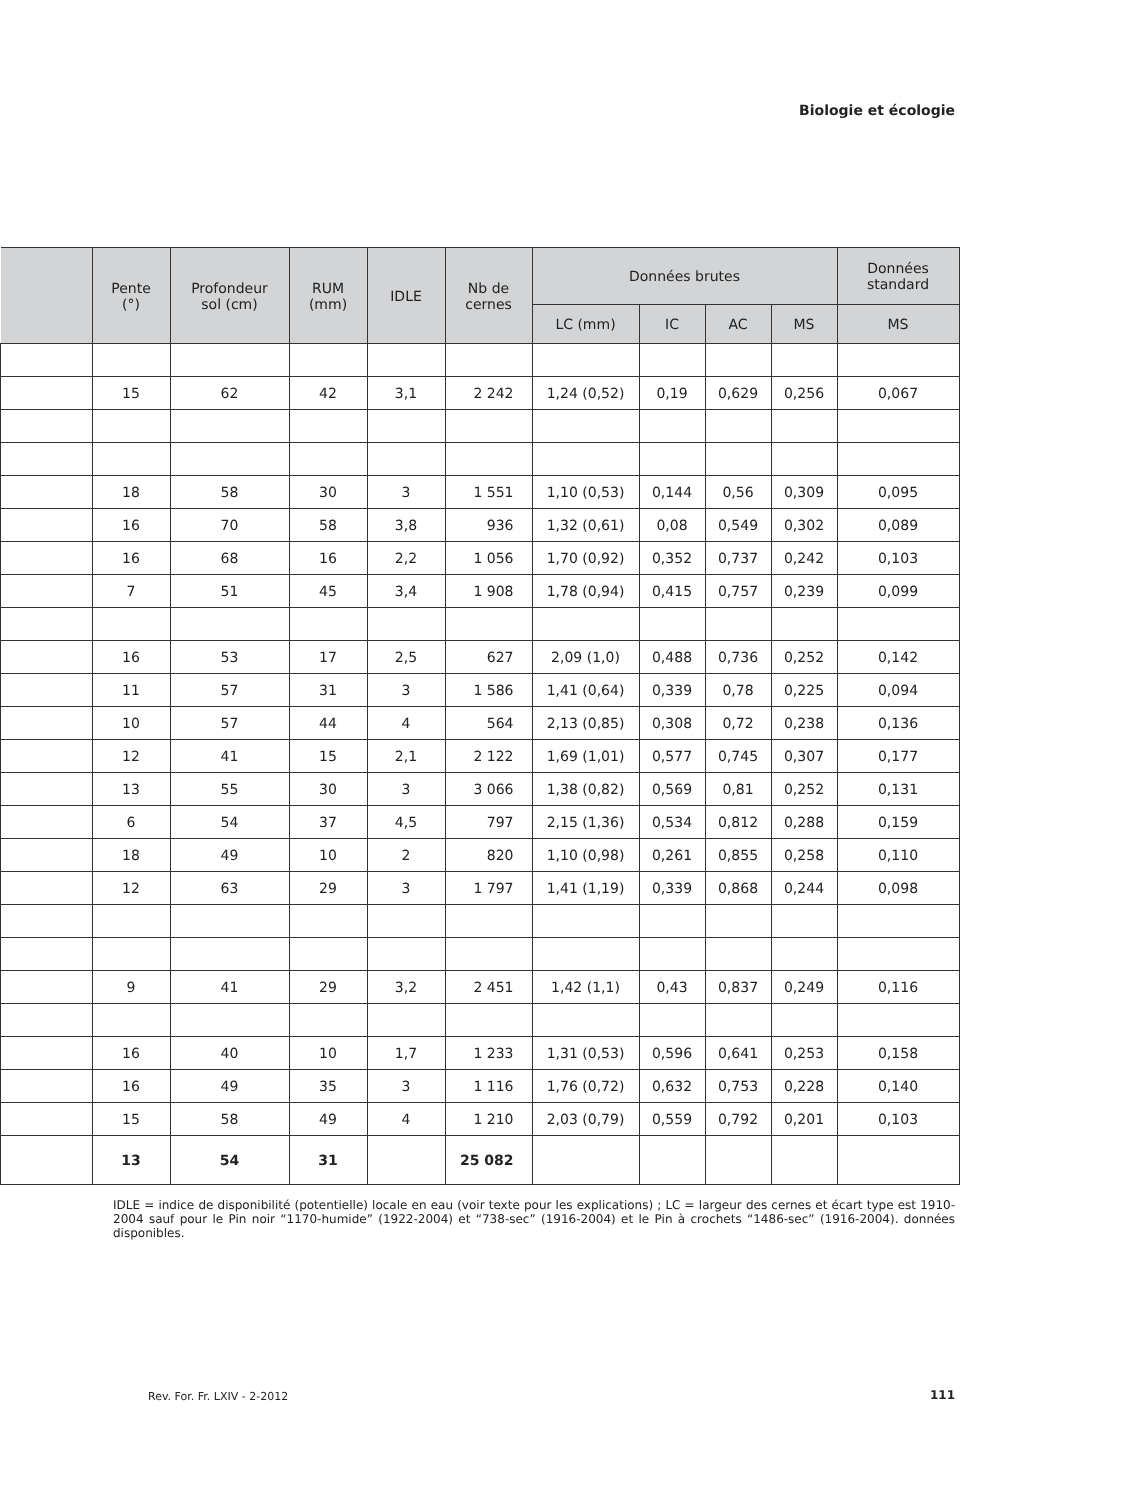Biologie et écologie
| | Pente (°) | Profondeur sol (cm) | RUM (mm) | IDLE | Nb de cernes | Données brutes | | | | Données standard |
| --- | --- | --- | --- | --- | --- | --- | --- | --- | --- | --- |
| | | | | | | LC (mm) | IC | AC | MS | MS |
| | 15 | 62 | 42 | 3,1 | 2 242 | 1,24 (0,52) | 0,19 | 0,629 | 0,256 | 0,067 |
| | 18 | 58 | 30 | 3 | 1 551 | 1,10 (0,53) | 0,144 | 0,56 | 0,309 | 0,095 |
| | 16 | 70 | 58 | 3,8 | 936 | 1,32 (0,61) | 0,08 | 0,549 | 0,302 | 0,089 |
| | 16 | 68 | 16 | 2,2 | 1 056 | 1,70 (0,92) | 0,352 | 0,737 | 0,242 | 0,103 |
| | 7 | 51 | 45 | 3,4 | 1 908 | 1,78 (0,94) | 0,415 | 0,757 | 0,239 | 0,099 |
| | 16 | 53 | 17 | 2,5 | 627 | 2,09 (1,0) | 0,488 | 0,736 | 0,252 | 0,142 |
| | 11 | 57 | 31 | 3 | 1 586 | 1,41 (0,64) | 0,339 | 0,78 | 0,225 | 0,094 |
| | 10 | 57 | 44 | 4 | 564 | 2,13 (0,85) | 0,308 | 0,72 | 0,238 | 0,136 |
| | 12 | 41 | 15 | 2,1 | 2 122 | 1,69 (1,01) | 0,577 | 0,745 | 0,307 | 0,177 |
| | 13 | 55 | 30 | 3 | 3 066 | 1,38 (0,82) | 0,569 | 0,81 | 0,252 | 0,131 |
| | 6 | 54 | 37 | 4,5 | 797 | 2,15 (1,36) | 0,534 | 0,812 | 0,288 | 0,159 |
| | 18 | 49 | 10 | 2 | 820 | 1,10 (0,98) | 0,261 | 0,855 | 0,258 | 0,110 |
| | 12 | 63 | 29 | 3 | 1 797 | 1,41 (1,19) | 0,339 | 0,868 | 0,244 | 0,098 |
| | 9 | 41 | 29 | 3,2 | 2 451 | 1,42 (1,1) | 0,43 | 0,837 | 0,249 | 0,116 |
| | 16 | 40 | 10 | 1,7 | 1 233 | 1,31 (0,53) | 0,596 | 0,641 | 0,253 | 0,158 |
| | 16 | 49 | 35 | 3 | 1 116 | 1,76 (0,72) | 0,632 | 0,753 | 0,228 | 0,140 |
| | 15 | 58 | 49 | 4 | 1 210 | 2,03 (0,79) | 0,559 | 0,792 | 0,201 | 0,103 |
| | 13 | 54 | 31 | | 25 082 | | | | | |
IDLE = indice de disponibilité (potentielle) locale en eau (voir texte pour les explications) ; LC = largeur des cernes et écart type est 1910-2004 sauf pour le Pin noir “1170-humide” (1922-2004) et “738-sec” (1916-2004) et le Pin à crochets “1486-sec” (1916-2004). données disponibles.
Rev. For. Fr. LXIV - 2-2012 111